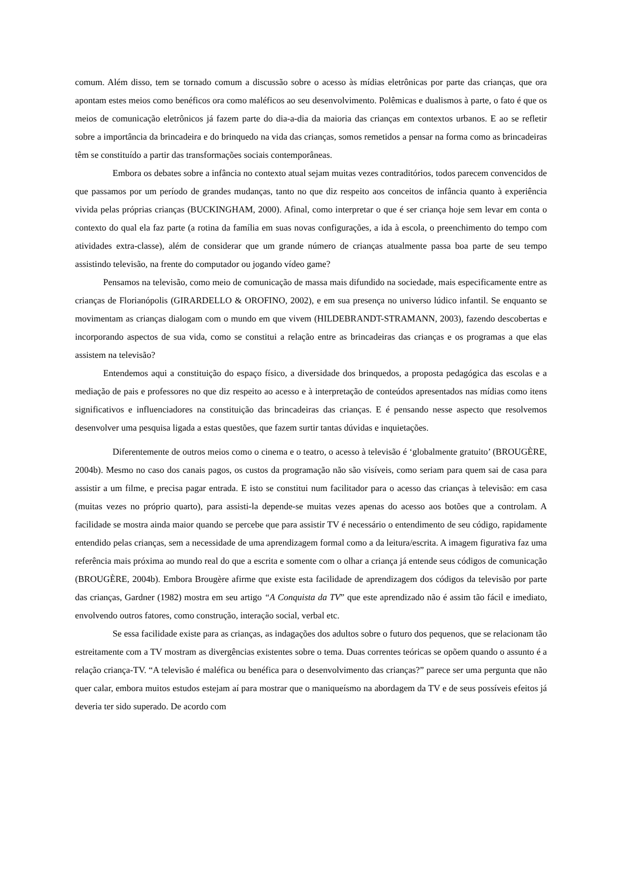comum. Além disso, tem se tornado comum a discussão sobre o acesso às mídias eletrônicas por parte das crianças, que ora apontam estes meios como benéficos ora como maléficos ao seu desenvolvimento. Polêmicas e dualismos à parte, o fato é que os meios de comunicação eletrônicos já fazem parte do dia-a-dia da maioria das crianças em contextos urbanos. E ao se refletir sobre a importância da brincadeira e do brinquedo na vida das crianças, somos remetidos a pensar na forma como as brincadeiras têm se constituído a partir das transformações sociais contemporâneas.
Embora os debates sobre a infância no contexto atual sejam muitas vezes contraditórios, todos parecem convencidos de que passamos por um período de grandes mudanças, tanto no que diz respeito aos conceitos de infância quanto à experiência vivida pelas próprias crianças (BUCKINGHAM, 2000). Afinal, como interpretar o que é ser criança hoje sem levar em conta o contexto do qual ela faz parte (a rotina da família em suas novas configurações, a ida à escola, o preenchimento do tempo com atividades extra-classe), além de considerar que um grande número de crianças atualmente passa boa parte de seu tempo assistindo televisão, na frente do computador ou jogando vídeo game?
Pensamos na televisão, como meio de comunicação de massa mais difundido na sociedade, mais especificamente entre as crianças de Florianópolis (GIRARDELLO & OROFINO, 2002), e em sua presença no universo lúdico infantil. Se enquanto se movimentam as crianças dialogam com o mundo em que vivem (HILDEBRANDT-STRAMANN, 2003), fazendo descobertas e incorporando aspectos de sua vida, como se constitui a relação entre as brincadeiras das crianças e os programas a que elas assistem na televisão?
Entendemos aqui a constituição do espaço físico, a diversidade dos brinquedos, a proposta pedagógica das escolas e a mediação de pais e professores no que diz respeito ao acesso e à interpretação de conteúdos apresentados nas mídias como itens significativos e influenciadores na constituição das brincadeiras das crianças. E é pensando nesse aspecto que resolvemos desenvolver uma pesquisa ligada a estas questões, que fazem surtir tantas dúvidas e inquietações.
Diferentemente de outros meios como o cinema e o teatro, o acesso à televisão é ‘globalmente gratuito’ (BROUGÈRE, 2004b). Mesmo no caso dos canais pagos, os custos da programação não são visíveis, como seriam para quem sai de casa para assistir a um filme, e precisa pagar entrada. E isto se constitui num facilitador para o acesso das crianças à televisão: em casa (muitas vezes no próprio quarto), para assisti-la depende-se muitas vezes apenas do acesso aos botões que a controlam. A facilidade se mostra ainda maior quando se percebe que para assistir TV é necessário o entendimento de seu código, rapidamente entendido pelas crianças, sem a necessidade de uma aprendizagem formal como a da leitura/escrita. A imagem figurativa faz uma referência mais próxima ao mundo real do que a escrita e somente com o olhar a criança já entende seus códigos de comunicação (BROUGÈRE, 2004b). Embora Brougère afirme que existe esta facilidade de aprendizagem dos códigos da televisão por parte das crianças, Gardner (1982) mostra em seu artigo “A Conquista da TV” que este aprendizado não é assim tão fácil e imediato, envolvendo outros fatores, como construção, interação social, verbal etc.
Se essa facilidade existe para as crianças, as indagações dos adultos sobre o futuro dos pequenos, que se relacionam tão estreitamente com a TV mostram as divergências existentes sobre o tema. Duas correntes teóricas se opõem quando o assunto é a relação criança-TV. “A televisão é maléfica ou benéfica para o desenvolvimento das crianças?” parece ser uma pergunta que não quer calar, embora muitos estudos estejam aí para mostrar que o maniqueísmo na abordagem da TV e de seus possíveis efeitos já deveria ter sido superado. De acordo com